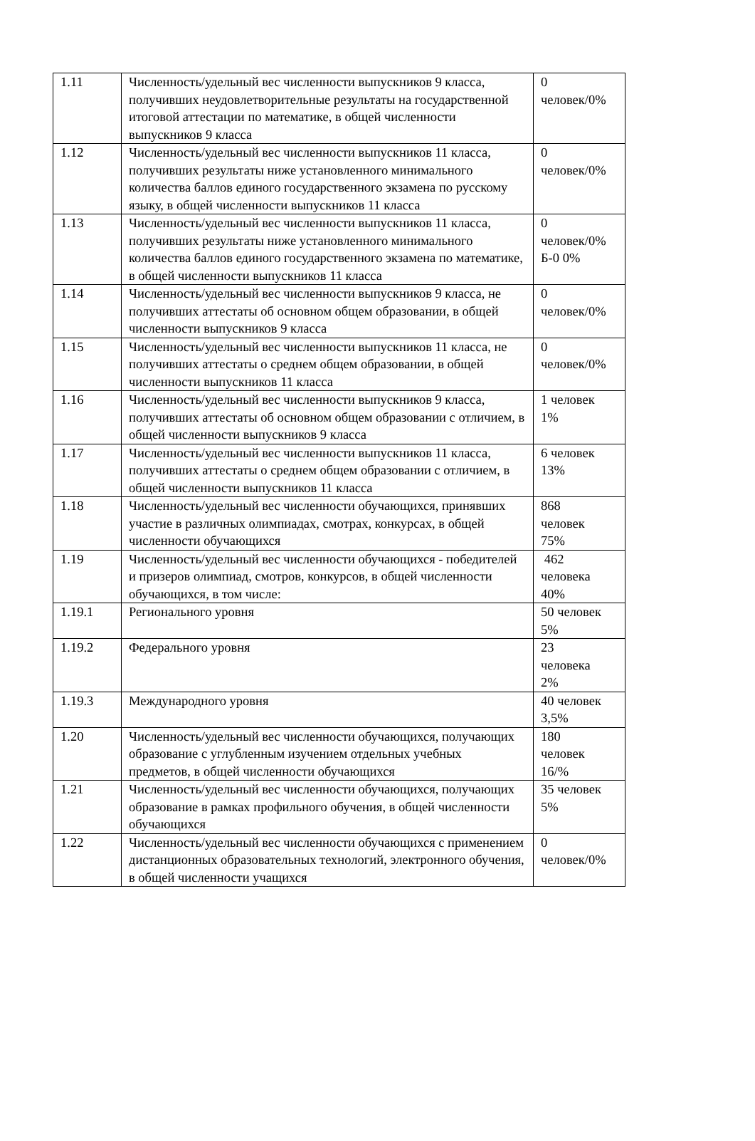| 1.11 | Численность/удельный вес численности выпускников 9 класса, получивших неудовлетворительные результаты на государственной итоговой аттестации по математике, в общей численности выпускников 9 класса | 0 человек/0% |
| 1.12 | Численность/удельный вес численности выпускников 11 класса, получивших результаты ниже установленного минимального количества баллов единого государственного экзамена по русскому языку, в общей численности выпускников 11 класса | 0 человек/0% |
| 1.13 | Численность/удельный вес численности выпускников 11 класса, получивших результаты ниже установленного минимального количества баллов единого государственного экзамена по математике, в общей численности выпускников 11 класса | 0 человек/0% Б-0 0% |
| 1.14 | Численность/удельный вес численности выпускников 9 класса, не получивших аттестаты об основном общем образовании, в общей численности выпускников 9 класса | 0 человек/0% |
| 1.15 | Численность/удельный вес численности выпускников 11 класса, не получивших аттестаты о среднем общем образовании, в общей численности выпускников 11 класса | 0 человек/0% |
| 1.16 | Численность/удельный вес численности выпускников 9 класса, получивших аттестаты об основном общем образовании с отличием, в общей численности выпускников 9 класса | 1 человек 1% |
| 1.17 | Численность/удельный вес численности выпускников 11 класса, получивших аттестаты о среднем общем образовании с отличием, в общей численности выпускников 11 класса | 6 человек 13% |
| 1.18 | Численность/удельный вес численности обучающихся, принявших участие в различных олимпиадах, смотрах, конкурсах, в общей численности обучающихся | 868 человек 75% |
| 1.19 | Численность/удельный вес численности обучающихся - победителей и призеров олимпиад, смотров, конкурсов, в общей численности обучающихся, в том числе: | 462 человека 40% |
| 1.19.1 | Регионального уровня | 50 человек 5% |
| 1.19.2 | Федерального уровня | 23 человека 2% |
| 1.19.3 | Международного уровня | 40 человек 3,5% |
| 1.20 | Численность/удельный вес численности обучающихся, получающих образование с углубленным изучением отдельных учебных предметов, в общей численности обучающихся | 180 человек 16/% |
| 1.21 | Численность/удельный вес численности обучающихся, получающих образование в рамках профильного обучения, в общей численности обучающихся | 35 человек 5% |
| 1.22 | Численность/удельный вес численности обучающихся с применением дистанционных образовательных технологий, электронного обучения, в общей численности учащихся | 0 человек/0% |